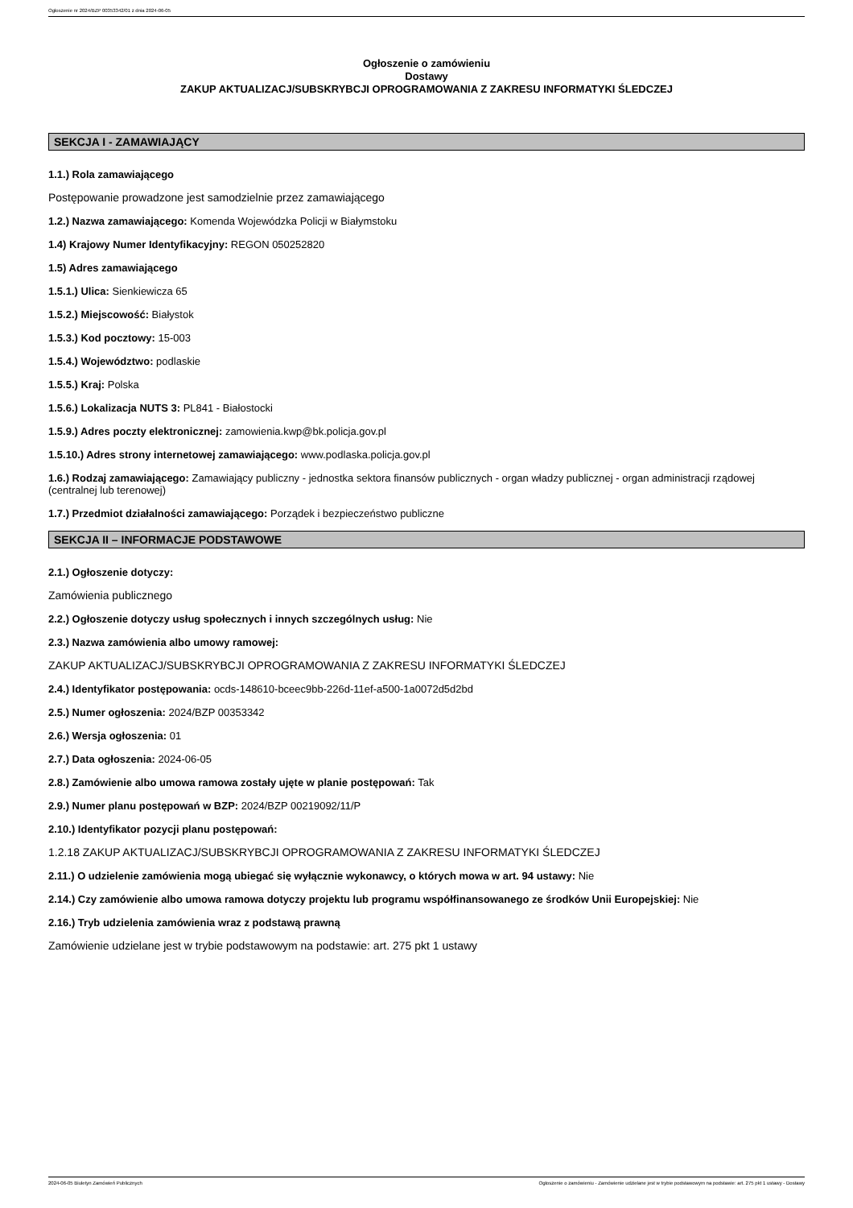Ogłoszenie nr 2024/BZP 00353342/01 z dnia 2024-06-05
Ogłoszenie o zamówieniu
Dostawy
ZAKUP AKTUALIZACJ/SUBSKRYBCJI OPROGRAMOWANIA Z ZAKRESU INFORMATYKI ŚLEDCZEJ
SEKCJA I - ZAMAWIAJĄCY
1.1.) Rola zamawiającego
Postępowanie prowadzone jest samodzielnie przez zamawiającego
1.2.) Nazwa zamawiającego: Komenda Wojewódzka Policji w Białymstoku
1.4) Krajowy Numer Identyfikacyjny: REGON 050252820
1.5) Adres zamawiającego
1.5.1.) Ulica: Sienkiewicza 65
1.5.2.) Miejscowość: Białystok
1.5.3.) Kod pocztowy: 15-003
1.5.4.) Województwo: podlaskie
1.5.5.) Kraj: Polska
1.5.6.) Lokalizacja NUTS 3: PL841 - Białostocki
1.5.9.) Adres poczty elektronicznej: zamowienia.kwp@bk.policja.gov.pl
1.5.10.) Adres strony internetowej zamawiającego: www.podlaska.policja.gov.pl
1.6.) Rodzaj zamawiającego: Zamawiający publiczny - jednostka sektora finansów publicznych - organ władzy publicznej - organ administracji rządowej (centralnej lub terenowej)
1.7.) Przedmiot działalności zamawiającego: Porządek i bezpieczeństwo publiczne
SEKCJA II – INFORMACJE PODSTAWOWE
2.1.) Ogłoszenie dotyczy:
Zamówienia publicznego
2.2.) Ogłoszenie dotyczy usług społecznych i innych szczególnych usług: Nie
2.3.) Nazwa zamówienia albo umowy ramowej:
ZAKUP AKTUALIZACJ/SUBSKRYBCJI OPROGRAMOWANIA Z ZAKRESU INFORMATYKI ŚLEDCZEJ
2.4.) Identyfikator postępowania: ocds-148610-bceec9bb-226d-11ef-a500-1a0072d5d2bd
2.5.) Numer ogłoszenia: 2024/BZP 00353342
2.6.) Wersja ogłoszenia: 01
2.7.) Data ogłoszenia: 2024-06-05
2.8.) Zamówienie albo umowa ramowa zostały ujęte w planie postępowań: Tak
2.9.) Numer planu postępowań w BZP: 2024/BZP 00219092/11/P
2.10.) Identyfikator pozycji planu postępowań:
1.2.18 ZAKUP AKTUALIZACJ/SUBSKRYBCJI OPROGRAMOWANIA Z ZAKRESU INFORMATYKI ŚLEDCZEJ
2.11.) O udzielenie zamówienia mogą ubiegać się wyłącznie wykonawcy, o których mowa w art. 94 ustawy: Nie
2.14.) Czy zamówienie albo umowa ramowa dotyczy projektu lub programu współfinansowanego ze środków Unii Europejskiej: Nie
2.16.) Tryb udzielenia zamówienia wraz z podstawą prawną
Zamówienie udzielane jest w trybie podstawowym na podstawie: art. 275 pkt 1 ustawy
2024-06-05 Biuletyn Zamówień Publicznych Ogłoszenie o zamówieniu - Zamówienie udzielane jest w trybie podstawowym na podstawie: art. 275 pkt 1 ustawy - Dostawy